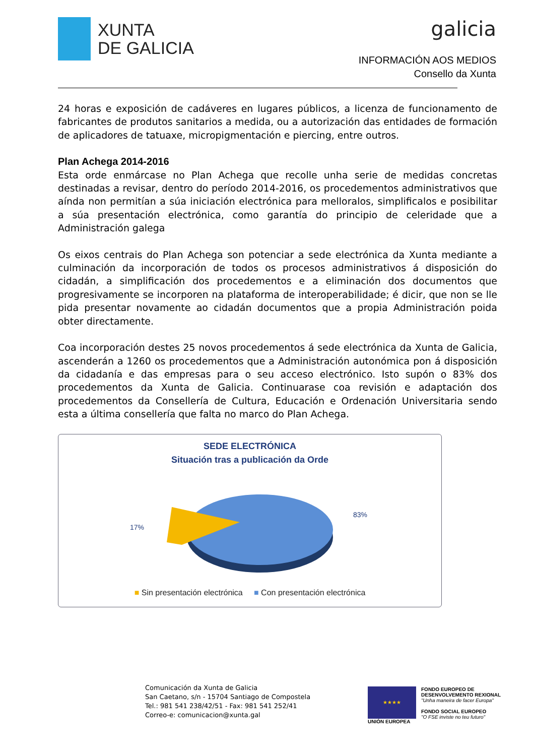XUNTA
DE GALICIA
galicia
INFORMACIÓN AOS MEDIOS
Consello da Xunta
24 horas e exposición de cadáveres en lugares públicos, a licenza de funcionamento de fabricantes de produtos sanitarios a medida, ou a autorización das entidades de formación de aplicadores de tatuaxe, micropigmentación e piercing, entre outros.
Plan Achega 2014-2016
Esta orde enmárcase no Plan Achega que recolle unha serie de medidas concretas destinadas a revisar, dentro do período 2014-2016, os procedementos administrativos que aínda non permitían a súa iniciación electrónica para melloralos, simplificalos e posibilitar a súa presentación electrónica, como garantía do principio de celeridade que a Administración galega
Os eixos centrais do Plan Achega son potenciar a sede electrónica da Xunta mediante a culminación da incorporación de todos os procesos administrativos á disposición do cidadán, a simplificación dos procedementos e a eliminación dos documentos que progresivamente se incorporen na plataforma de interoperabilidade; é dicir, que non se lle pida presentar novamente ao cidadán documentos que a propia Administración poida obter directamente.
Coa incorporación destes 25 novos procedementos á sede electrónica da Xunta de Galicia, ascenderán a 1260 os procedementos que a Administración autonómica pon á disposición da cidadanía e das empresas para o seu acceso electrónico. Isto supón o 83% dos procedementos da Xunta de Galicia. Continuarase coa revisión e adaptación dos procedementos da Consellería de Cultura, Educación e Ordenación Universitaria sendo esta a última consellería que falta no marco do Plan Achega.
SEDE ELECTRÓNICA
Situación tras a publicación da Orde
17%
83%
■ Sin presentación electrónica ■ Con presentación electrónica
Comunicación da Xunta de Galicia
San Caetano, s/n - 15704 Santiago de Compostela
Tel.: 981 541 238/42/51 - Fax: 981 541 252/41
Correo-e: comunicacion@xunta.gal
★★★★
UNIÓN EUROPEA
FONDO EUROPEO DE
DESENVOLVEMENTO REXIONAL
"Unha maneira de facer Europa"
FONDO SOCIAL EUROPEO
"O FSE inviste no teu futuro"